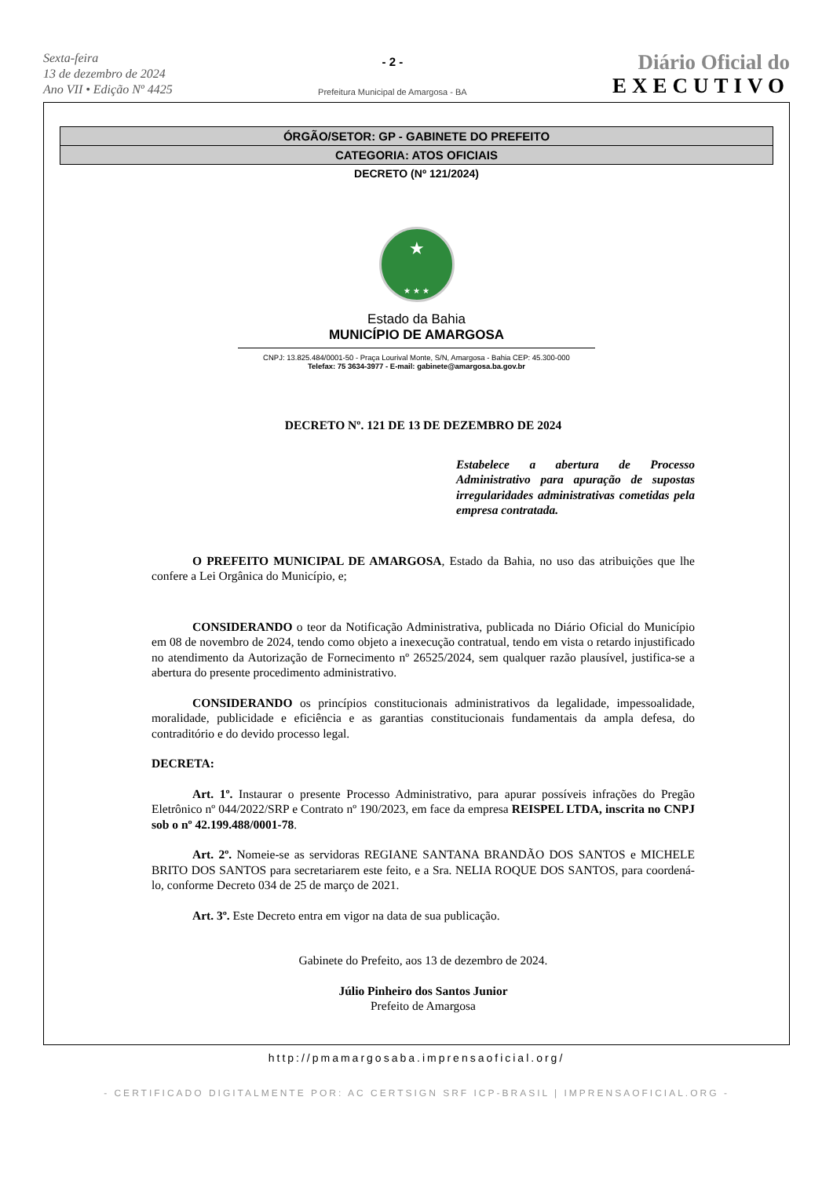Sexta-feira
13 de dezembro de 2024
Ano VII • Edição Nº 4425
- 2 -
Prefeitura Municipal de Amargosa - BA
Diário Oficial do
EXECUTIVO
ÓRGÃO/SETOR: GP - GABINETE DO PREFEITO
CATEGORIA: ATOS OFICIAIS
DECRETO (Nº 121/2024)
★
★ ★ ★
Estado da Bahia
MUNICÍPIO DE AMARGOSA
CNPJ: 13.825.484/0001-50 - Praça Lourival Monte, S/N, Amargosa - Bahia CEP: 45.300-000
Telefax: 75 3634-3977 - E-mail: gabinete@amargosa.ba.gov.br
DECRETO Nº. 121 DE 13 DE DEZEMBRO DE 2024
Estabelece a abertura de Processo Administrativo para apuração de supostas irregularidades administrativas cometidas pela empresa contratada.
O PREFEITO MUNICIPAL DE AMARGOSA, Estado da Bahia, no uso das atribuições que lhe confere a Lei Orgânica do Município, e;
CONSIDERANDO o teor da Notificação Administrativa, publicada no Diário Oficial do Município em 08 de novembro de 2024, tendo como objeto a inexecução contratual, tendo em vista o retardo injustificado no atendimento da Autorização de Fornecimento nº 26525/2024, sem qualquer razão plausível, justifica-se a abertura do presente procedimento administrativo.
CONSIDERANDO os princípios constitucionais administrativos da legalidade, impessoalidade, moralidade, publicidade e eficiência e as garantias constitucionais fundamentais da ampla defesa, do contraditório e do devido processo legal.
DECRETA:
Art. 1º. Instaurar o presente Processo Administrativo, para apurar possíveis infrações do Pregão Eletrônico nº 044/2022/SRP e Contrato nº 190/2023, em face da empresa REISPEL LTDA, inscrita no CNPJ sob o nº 42.199.488/0001-78.
Art. 2º. Nomeie-se as servidoras REGIANE SANTANA BRANDÃO DOS SANTOS e MICHELE BRITO DOS SANTOS para secretariarem este feito, e a Sra. NELIA ROQUE DOS SANTOS, para coordená-lo, conforme Decreto 034 de 25 de março de 2021.
Art. 3º. Este Decreto entra em vigor na data de sua publicação.
Gabinete do Prefeito, aos 13 de dezembro de 2024.
Júlio Pinheiro dos Santos Junior
Prefeito de Amargosa
http://pmamargosaba.imprensaoficial.org/
- CERTIFICADO DIGITALMENTE POR: AC CERTSIGN SRF ICP-BRASIL | IMPRENSAOFICIAL.ORG -